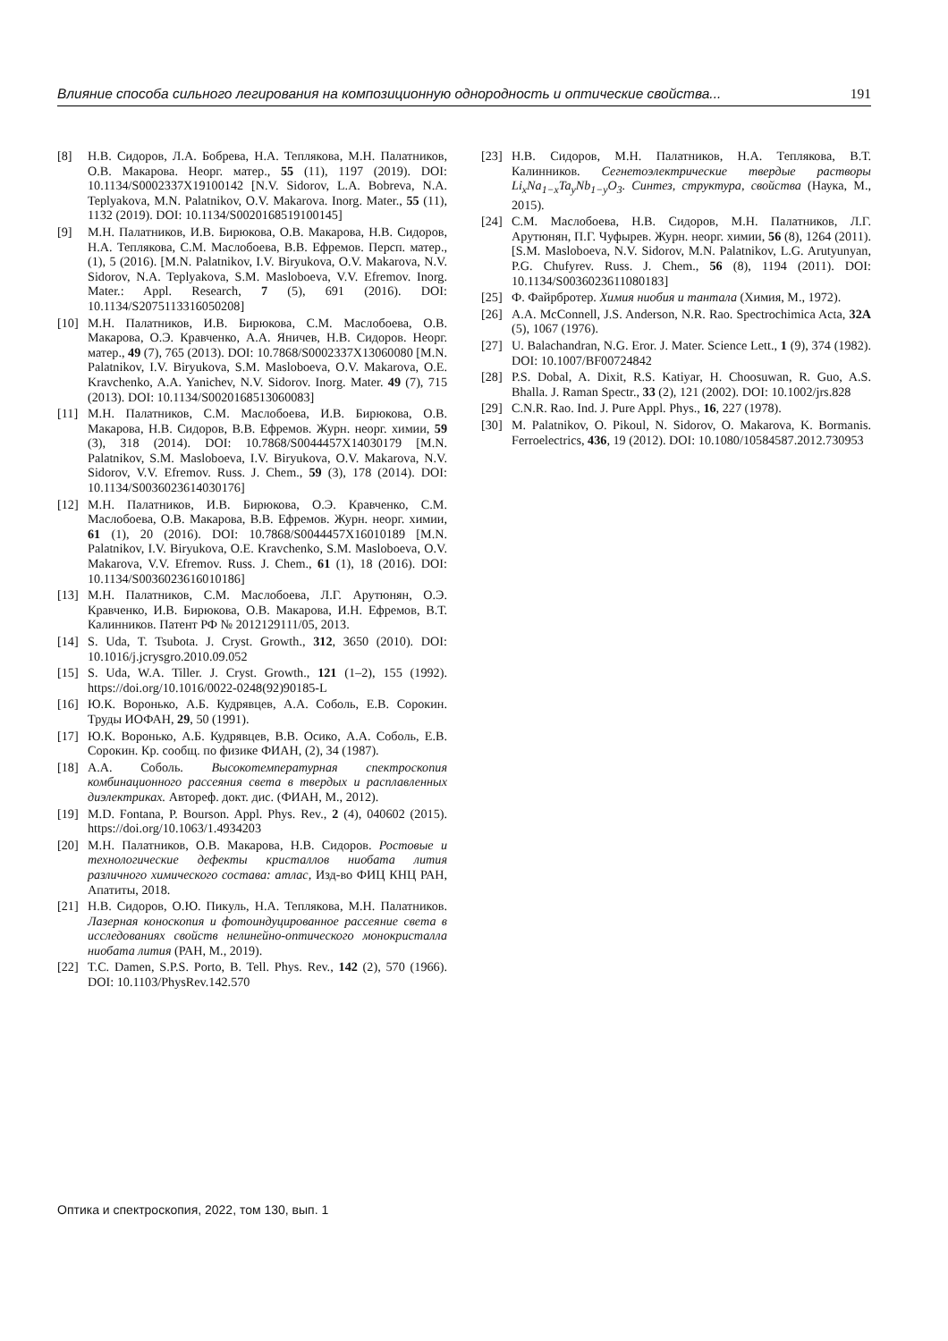Влияние способа сильного легирования на композиционную однородность и оптические свойства... 191
[8] Н.В. Сидоров, Л.А. Бобрева, Н.А. Теплякова, М.Н. Палатников, О.В. Макарова. Неорг. матер., 55 (11), 1197 (2019). DOI: 10.1134/S0002337X19100142 [N.V. Sidorov, L.A. Bobreva, N.A. Teplyakova, M.N. Palatnikov, O.V. Makarova. Inorg. Mater., 55 (11), 1132 (2019). DOI: 10.1134/S0020168519100145]
[9] М.Н. Палатников, И.В. Бирюкова, О.В. Макарова, Н.В. Сидоров, Н.А. Теплякова, С.М. Маслобоева, В.В. Ефремов. Персп. матер., (1), 5 (2016). [M.N. Palatnikov, I.V. Biryukova, O.V. Makarova, N.V. Sidorov, N.A. Teplyakova, S.M. Masloboeva, V.V. Efremov. Inorg. Mater.: Appl. Research, 7 (5), 691 (2016). DOI: 10.1134/S2075113316050208]
[10] М.Н. Палатников, И.В. Бирюкова, С.М. Маслобоева, О.В. Макарова, О.Э. Кравченко, А.А. Яничев, Н.В. Сидоров. Неорг. матер., 49 (7), 765 (2013). DOI: 10.7868/S0002337X13060080 [M.N. Palatnikov, I.V. Biryukova, S.M. Masloboeva, O.V. Makarova, O.E. Kravchenko, A.A. Yanichev, N.V. Sidorov. Inorg. Mater. 49 (7), 715 (2013). DOI: 10.1134/S0020168513060083]
[11] М.Н. Палатников, С.М. Маслобоева, И.В. Бирюкова, О.В. Макарова, Н.В. Сидоров, В.В. Ефремов. Журн. неорг. химии, 59 (3), 318 (2014). DOI: 10.7868/S0044457X14030179 [M.N. Palatnikov, S.M. Masloboeva, I.V. Biryukova, O.V. Makarova, N.V. Sidorov, V.V. Efremov. Russ. J. Chem., 59 (3), 178 (2014). DOI: 10.1134/S0036023614030176]
[12] М.Н. Палатников, И.В. Бирюкова, О.Э. Кравченко, С.М. Маслобоева, О.В. Макарова, В.В. Ефремов. Журн. неорг. химии, 61 (1), 20 (2016). DOI: 10.7868/S0044457X16010189 [M.N. Palatnikov, I.V. Biryukova, O.E. Kravchenko, S.M. Masloboeva, O.V. Makarova, V.V. Efremov. Russ. J. Chem., 61 (1), 18 (2016). DOI: 10.1134/S0036023616010186]
[13] М.Н. Палатников, С.М. Маслобоева, Л.Г. Арутюнян, О.Э. Кравченко, И.В. Бирюкова, О.В. Макарова, И.Н. Ефремов, В.Т. Калинников. Патент РФ № 2012129111/05, 2013.
[14] S. Uda, T. Tsubota. J. Cryst. Growth., 312, 3650 (2010). DOI: 10.1016/j.jcrysgro.2010.09.052
[15] S. Uda, W.A. Tiller. J. Cryst. Growth., 121 (1–2), 155 (1992). https://doi.org/10.1016/0022-0248(92)90185-L
[16] Ю.К. Воронько, А.Б. Кудрявцев, А.А. Соболь, Е.В. Сорокин. Труды ИОФАН, 29, 50 (1991).
[17] Ю.К. Воронько, А.Б. Кудрявцев, В.В. Осико, А.А. Соболь, Е.В. Сорокин. Кр. сообщ. по физике ФИАН, (2), 34 (1987).
[18] А.А. Соболь. Высокотемпературная спектроскопия комбинационного рассеяния света в твердых и расплавленных диэлектриках. Автореф. докт. дис. (ФИАН, М., 2012).
[19] M.D. Fontana, P. Bourson. Appl. Phys. Rev., 2 (4), 040602 (2015). https://doi.org/10.1063/1.4934203
[20] М.Н. Палатников, О.В. Макарова, Н.В. Сидоров. Ростовые и технологические дефекты кристаллов ниобата лития различного химического состава: атлас, Изд-во ФИЦ КНЦ РАН, Апатиты, 2018.
[21] Н.В. Сидоров, О.Ю. Пикуль, Н.А. Теплякова, М.Н. Палатников. Лазерная коноскопия и фотоиндуцированное рассеяние света в исследованиях свойств нелинейно-оптического монокристалла ниобата лития (РАН, М., 2019).
[22] T.C. Damen, S.P.S. Porto, B. Tell. Phys. Rev., 142 (2), 570 (1966). DOI: 10.1103/PhysRev.142.570
[23] Н.В. Сидоров, М.Н. Палатников, Н.А. Теплякова, В.Т. Калинников. Сегнетоэлектрические твердые растворы Li<sub>x</sub>Na<sub>1−x</sub>Ta<sub>y</sub>Nb<sub>1−y</sub>O<sub>3</sub>. Синтез, структура, свойства (Наука, М., 2015).
[24] С.М. Маслобоева, Н.В. Сидоров, М.Н. Палатников, Л.Г. Арутюнян, П.Г. Чуфырев. Журн. неорг. химии, 56 (8), 1264 (2011). [S.M. Masloboeva, N.V. Sidorov, M.N. Palatnikov, L.G. Arutyunyan, P.G. Chufyrev. Russ. J. Chem., 56 (8), 1194 (2011). DOI: 10.1134/S0036023611080183]
[25] Ф. Файрбротер. Химия ниобия и тантала (Химия, М., 1972).
[26] A.A. McConnell, J.S. Anderson, N.R. Rao. Spectrochimica Acta, 32A (5), 1067 (1976).
[27] U. Balachandran, N.G. Eror. J. Mater. Science Lett., 1 (9), 374 (1982). DOI: 10.1007/BF00724842
[28] P.S. Dobal, A. Dixit, R.S. Katiyar, H. Choosuwan, R. Guo, A.S. Bhalla. J. Raman Spectr., 33 (2), 121 (2002). DOI: 10.1002/jrs.828
[29] C.N.R. Rao. Ind. J. Pure Appl. Phys., 16, 227 (1978).
[30] M. Palatnikov, O. Pikoul, N. Sidorov, O. Makarova, K. Bormanis. Ferroelectrics, 436, 19 (2012). DOI: 10.1080/10584587.2012.730953
Оптика и спектроскопия, 2022, том 130, вып. 1